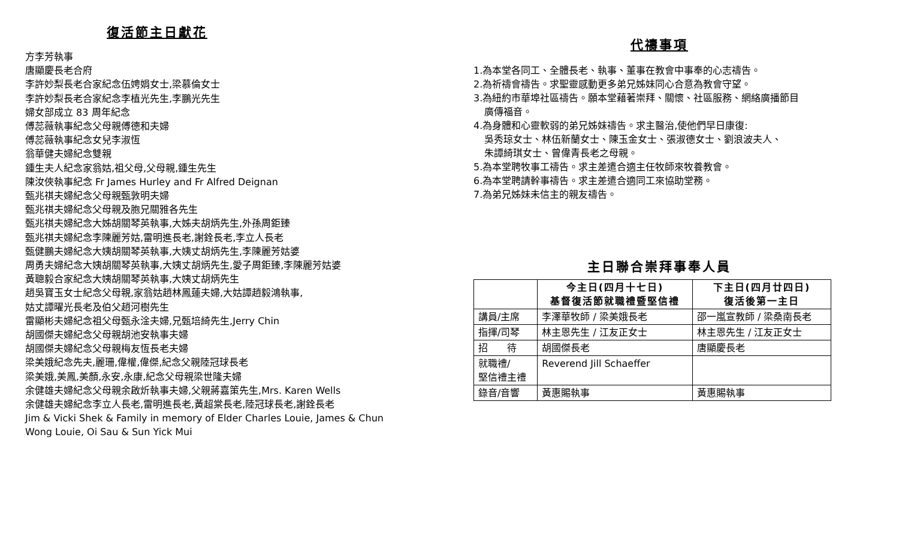復活節主日獻花
方李芳執事
唐顯慶長老合府
李許妙梨長老合家紀念伍娉娟女士,梁慕倫女士
李許妙梨長老合家紀念李植光先生,李鵬光先生
婦女部成立 83 周年紀念
傅蕊薇執事紀念父母親傅德和夫婦
傅蕊薇執事紀念女兒李淑恆
翁華健夫婦紀念雙親
鍾生夫人紀念家翁姑,祖父母,父母親,鍾生先生
陳汝俠執事紀念 Fr James Hurley and Fr Alfred Deignan
甄兆祺夫婦紀念父母親甄敦明夫婦
甄兆祺夫婦紀念父母親及胞兄關雅各先生
甄兆祺夫婦紀念大姊胡關琴英執事,大姊夫胡炳先生,外孫周鉅臻
甄兆祺夫婦紀念李陳麗芳姑,雷明進長老,謝銓長老,李立人長老
甄健鵬夫婦紀念大姨胡關琴英執事,大姨丈胡炳先生,李陳麗芳姑婆
周勇夫婦紀念大姨胡關琴英執事,大姨丈胡炳先生,愛子周鉅臻,李陳麗芳姑婆
黃聰毅合家紀念大姨胡關琴英執事,大姨丈胡炳先生
趙吳寶玉女士紀念父母親,家翁姑趙林鳳蓮夫婦,大姑譚趙毅鴻執事,
姑丈譚曜光長老及伯父趙河樹先生
雷顯彬夫婦紀念祖父母甄永淦夫婦,兄甄培綺先生,Jerry Chin
胡國傑夫婦紀念父母親胡池安執事夫婦
胡國傑夫婦紀念父母親梅友恆長老夫婦
梁美娥紀念先夫,麗珊,偉權,偉傑,紀念父親陸冠球長老
梁美娥,美鳳,美顏,永安,永康,紀念父母親梁世隆夫婦
余健雄夫婦紀念父母親余啟炘執事夫婦,父親蔣嘉策先生,Mrs. Karen Wells
余健雄夫婦紀念李立人長老,雷明進長老,黃超棠長老,陸冠球長老,謝銓長老
Jim & Vicki Shek & Family in memory of Elder Charles Louie, James & Chun Wong Louie, Oi Sau & Sun Yick Mui
代禱事項
1.為本堂各同工、全體長老、執事、董事在教會中事奉的心志禱告。
2.為祈禱會禱告。求聖靈感動更多弟兄姊妹同心合意為教會守望。
3.為紐約市華埠社區禱告。願本堂藉著崇拜、關懷、社區服務、網絡廣播節目
廣傳福音。
4.為身體和心靈軟弱的弟兄姊妹禱告。求主醫治,使他們早日康復:
吳秀琼女士、林伍新蘭女士、陳玉金女士、張淑德女士、劉浪波夫人、
朱譚綺琪女士、曾偉青長老之母親。
5.為本堂聘牧事工禱告。求主差遣合適主任牧師來牧養教會。
6.為本堂聘請幹事禱告。求主差遣合適同工來協助堂務。
7.為弟兄姊妹未信主的親友禱告。
主日聯合崇拜事奉人員
| | 今主日(四月十七日) 基督復活節就職禮暨堅信禮 | 下主日(四月廿四日) 復活後第一主日 |
| --- | --- | --- |
| 講員/主席 | 李澤華牧師 / 梁美娥長老 | 邵一嵐宣教師 / 梁桑南長老 |
| 指揮/司琴 | 林主恩先生 / 江友正女士 | 林主恩先生 / 江友正女士 |
| 招 待 | 胡國傑長老 | 唐顯慶長老 |
| 就職禮/ 堅信禮主禮 | Reverend Jill Schaeffer | |
| 錄音/音響 | 黃惠賜執事 | 黃惠賜執事 |